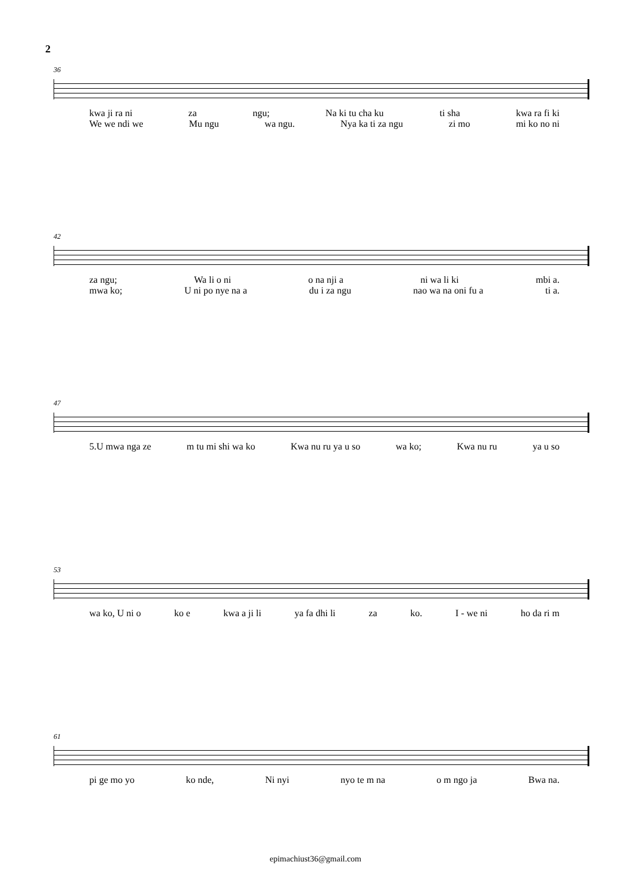2
36
kwa ji ra ni za ngu; Na ki tu cha ku ti sha kwa ra fi ki
We we ndi we Mu ngu wa ngu. Nya ka ti za ngu zi mo mi ko no ni
42
za ngu; Wa li o ni o na nji a ni wa li ki mbi a.
mwa ko; U ni po nye na a du i za ngu nao wa na oni fu a ti a.
47
5.U mwa nga ze m tu mi shi wa ko Kwa nu ru ya u so wa ko; Kwa nu ru ya u so
53
wa ko, U ni o ko e kwa a ji li ya fa dhi li za ko. I - we ni ho da ri m
61
pi ge mo yo ko nde, Ni nyi nyo te m na o m ngo ja Bwa na.
epimachiust36@gmail.com